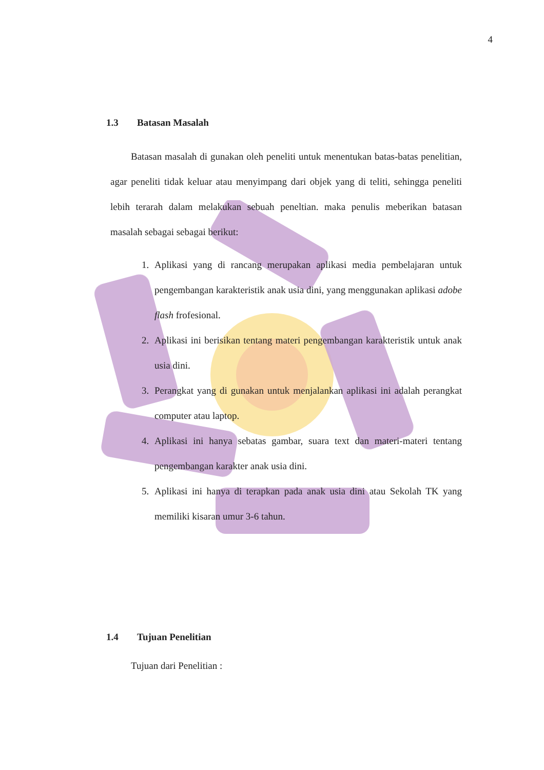4
1.3 Batasan Masalah
Batasan masalah di gunakan oleh peneliti untuk menentukan batas-batas penelitian, agar peneliti tidak keluar atau menyimpang dari objek yang di teliti, sehingga peneliti lebih terarah dalam melakukan sebuah peneltian. maka penulis meberikan batasan masalah sebagai sebagai berikut:
1. Aplikasi yang di rancang merupakan aplikasi media pembelajaran untuk pengembangan karakteristik anak usia dini, yang menggunakan aplikasi adobe flash frofesional.
2. Aplikasi ini berisikan tentang materi pengembangan karakteristik untuk anak usia dini.
3. Perangkat yang di gunakan untuk menjalankan aplikasi ini adalah perangkat computer atau laptop.
4. Aplikasi ini hanya sebatas gambar, suara text dan materi-materi tentang pengembangan karakter anak usia dini.
5. Aplikasi ini hanya di terapkan pada anak usia dini atau Sekolah TK yang memiliki kisaran umur 3-6 tahun.
1.4 Tujuan Penelitian
Tujuan dari Penelitian :